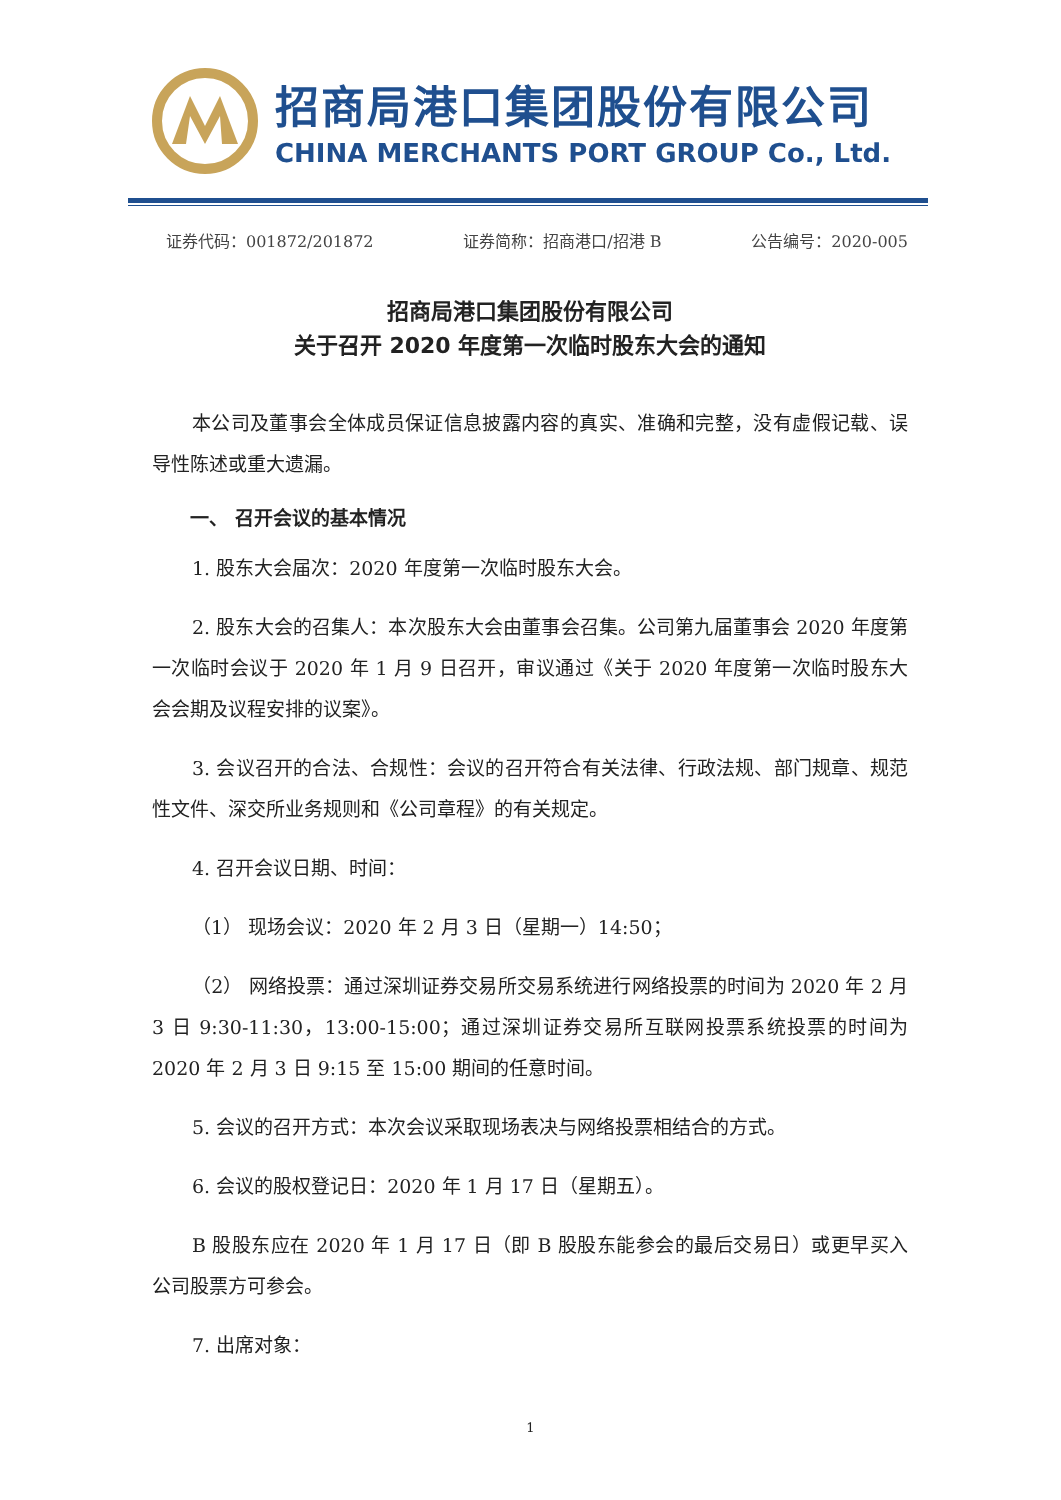招商局港口集团股份有限公司
CHINA MERCHANTS PORT GROUP Co., Ltd.
证券代码：001872/201872 证券简称：招商港口/招港 B 公告编号：2020-005
招商局港口集团股份有限公司
关于召开 2020 年度第一次临时股东大会的通知
本公司及董事会全体成员保证信息披露内容的真实、准确和完整，没有虚假记载、误导性陈述或重大遗漏。
一、 召开会议的基本情况
1. 股东大会届次：2020 年度第一次临时股东大会。
2. 股东大会的召集人：本次股东大会由董事会召集。公司第九届董事会 2020 年度第一次临时会议于 2020 年 1 月 9 日召开，审议通过《关于 2020 年度第一次临时股东大会会期及议程安排的议案》。
3. 会议召开的合法、合规性：会议的召开符合有关法律、行政法规、部门规章、规范性文件、深交所业务规则和《公司章程》的有关规定。
4. 召开会议日期、时间：
（1） 现场会议：2020 年 2 月 3 日（星期一）14:50；
（2） 网络投票：通过深圳证券交易所交易系统进行网络投票的时间为 2020 年 2 月 3 日 9:30-11:30，13:00-15:00；通过深圳证券交易所互联网投票系统投票的时间为 2020 年 2 月 3 日 9:15 至 15:00 期间的任意时间。
5. 会议的召开方式：本次会议采取现场表决与网络投票相结合的方式。
6. 会议的股权登记日：2020 年 1 月 17 日（星期五）。
B 股股东应在 2020 年 1 月 17 日（即 B 股股东能参会的最后交易日）或更早买入公司股票方可参会。
7. 出席对象：
1